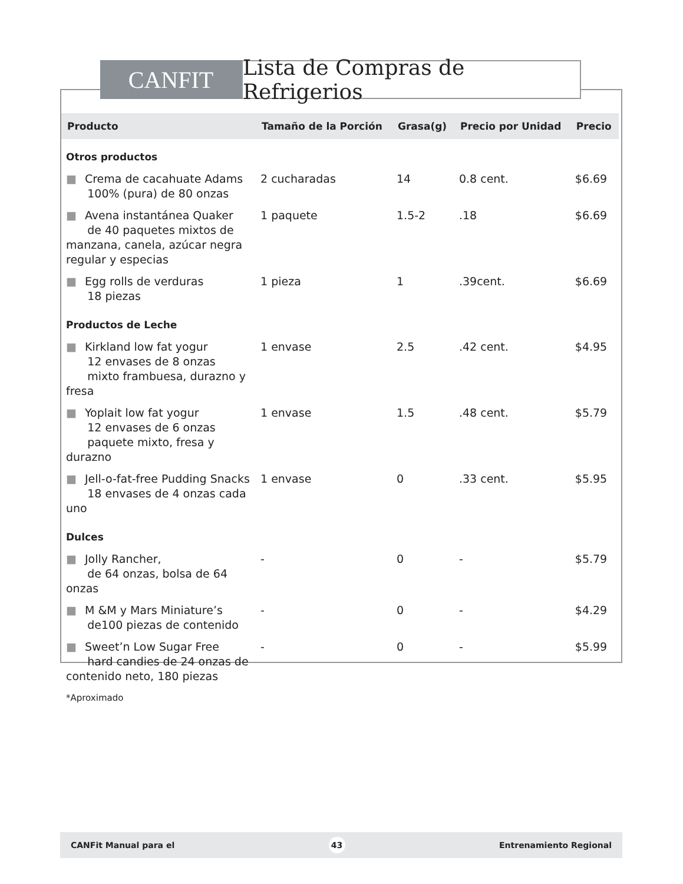CANFIT Lista de Compras de Refrigerios
| Producto | Tamaño de la Porción | Grasa(g) | Precio por Unidad | Precio |
| --- | --- | --- | --- | --- |
| Otros productos | | | | |
| ■ Crema de cacahuate Adams 100% (pura) de 80 onzas | 2 cucharadas | 14 | 0.8 cent. | $6.69 |
| ■ Avena instantánea Quaker de 40 paquetes mixtos de manzana, canela, azúcar negra regular y especias | 1 paquete | 1.5-2 | .18 | $6.69 |
| ■ Egg rolls de verduras 18 piezas | 1 pieza | 1 | .39cent. | $6.69 |
| Productos de Leche | | | | |
| ■ Kirkland low fat yogur 12 envases de 8 onzas mixto frambuesa, durazno y fresa | 1 envase | 2.5 | .42 cent. | $4.95 |
| ■ Yoplait low fat yogur 12 envases de 6 onzas paquete mixto, fresa y durazno | 1 envase | 1.5 | .48 cent. | $5.79 |
| ■ Jell-o-fat-free Pudding Snacks 18 envases de 4 onzas cada uno | 1 envase | 0 | .33 cent. | $5.95 |
| Dulces | | | | |
| ■ Jolly Rancher, de 64 onzas, bolsa de 64 onzas | - | 0 | - | $5.79 |
| ■ M &M y Mars Miniature’s de100 piezas de contenido | - | 0 | - | $4.29 |
| ■ Sweet’n Low Sugar Free hard candies de 24 onzas de contenido neto, 180 piezas | - | 0 | - | $5.99 |
| *Aproximado | | | | |
CANFit Manual para el 43 Entrenamiento Regional